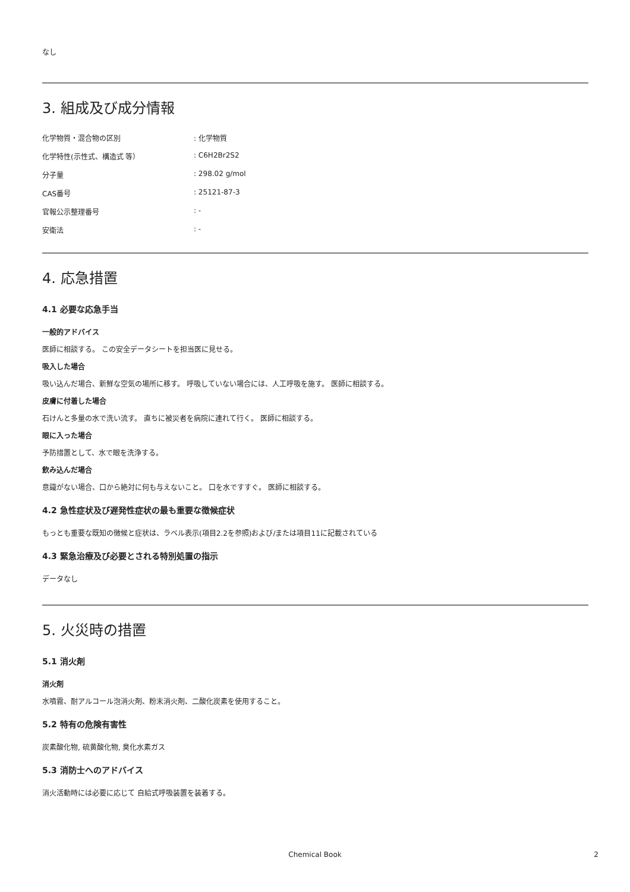なし
3. 組成及び成分情報
化学物質・混合物の区別: 化学物質
化学特性(示性式、構造式 等）: C6H2Br2S2
分子量: 298.02 g/mol
CAS番号: 25121-87-3
官報公示整理番号: -
安衛法: -
4. 応急措置
4.1 必要な応急手当
一般的アドバイス
医師に相談する。 この安全データシートを担当医に見せる。
吸入した場合
吸い込んだ場合、新鮮な空気の場所に移す。 呼吸していない場合には、人工呼吸を施す。 医師に相談する。
皮膚に付着した場合
石けんと多量の水で洗い流す。 直ちに被災者を病院に連れて行く。 医師に相談する。
眼に入った場合
予防措置として、水で眼を洗浄する。
飲み込んだ場合
意識がない場合、口から絶対に何も与えないこと。 口を水ですすぐ。 医師に相談する。
4.2 急性症状及び遅発性症状の最も重要な徴候症状
もっとも重要な既知の徴候と症状は、ラベル表示(項目2.2を参照)および/または項目11に記載されている
4.3 緊急治療及び必要とされる特別処置の指示
データなし
5. 火災時の措置
5.1 消火剤
消火剤
水噴霧、耐アルコール泡消火剤、粉末消火剤、二酸化炭素を使用すること。
5.2 特有の危険有害性
炭素酸化物, 硫黄酸化物, 臭化水素ガス
5.3 消防士へのアドバイス
消火活動時には必要に応じて 自給式呼吸装置を装着する。
Chemical Book 2